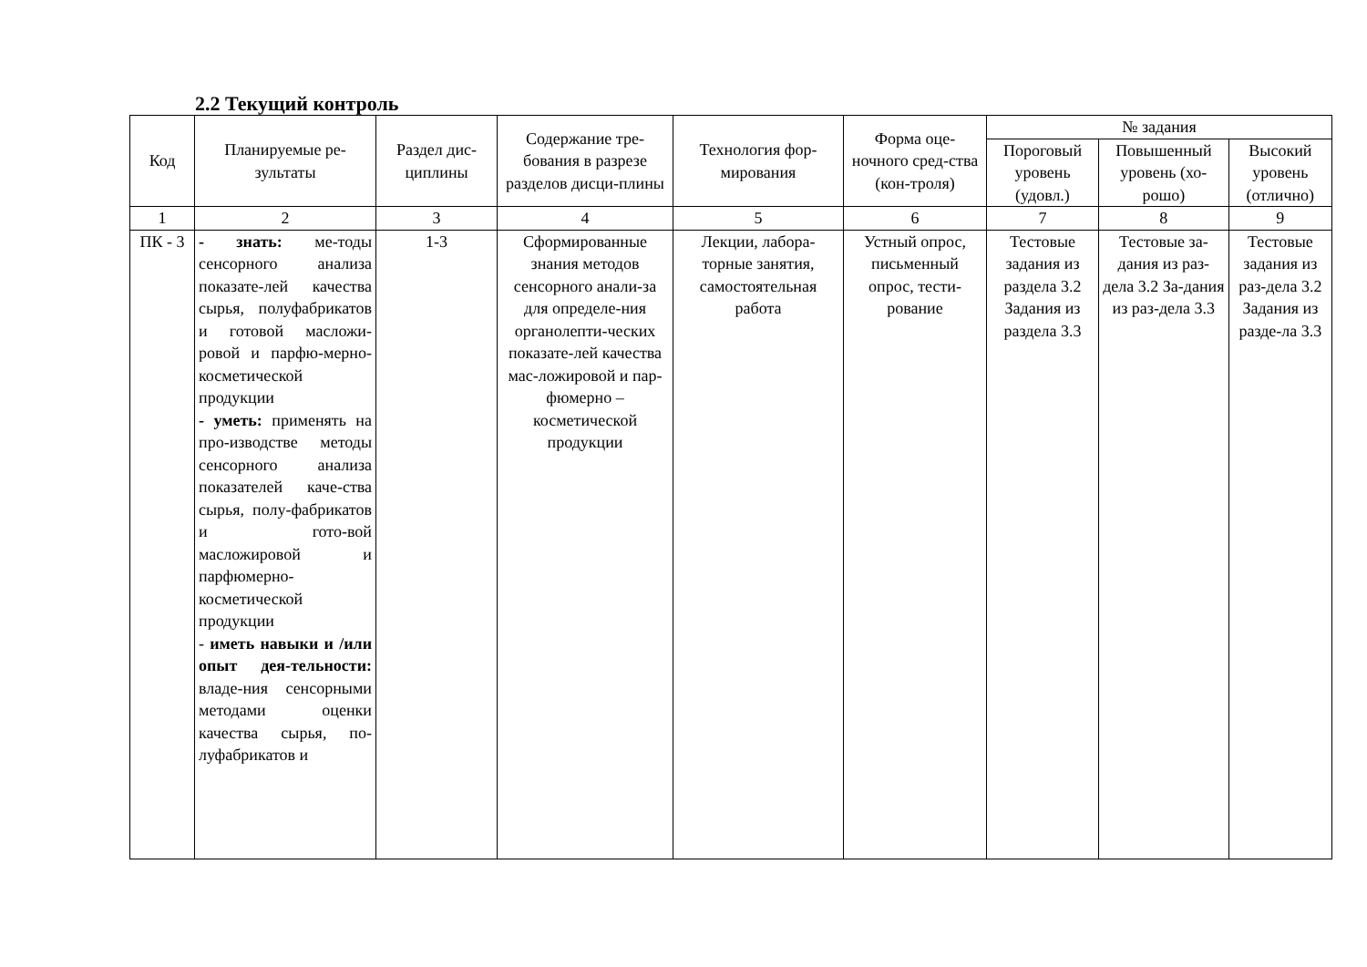2.2 Текущий контроль
| Код | Планируемые ре-зультаты | Раздел дис-циплины | Содержание тре-бования в разрезе разделов дисци-плины | Технология фор-мирования | Форма оце-ночного сред-ства (кон-троля) | № задания | | |
| --- | --- | --- | --- | --- | --- | --- | --- | --- |
| | | | | | | Пороговый уровень (удовл.) | Повышенный уровень (хо-рошо) | Высокий уровень (отлично) |
| 1 | 2 | 3 | 4 | 5 | 6 | 7 | 8 | 9 |
| ПК - 3 | - знать: ме-тоды сенсорного анализа показате-лей качества сырья, полуфабрикатов и готовой масложи-ровой и парфю-мерно-косметической продукции - уметь: применять на про-изводстве методы сенсорного анализа показателей каче-ства сырья, полу-фабрикатов и гото-вой масложировой и парфюмерно-косметической продукции - иметь навыки и /или опыт дея-тельности: владе-ния сенсорными методами оценки качества сырья, по-луфабрикатов и | 1-3 | Сформированные знания методов сенсорного анали-за для определе-ния органолепти-ческих показате-лей качества мас-ложировой и пар-фюмерно – косметической продукции | Лекции, лабора-торные занятия, самостоятельная работа | Устный опрос, письменный опрос, тести-рование | Тестовые задания из раздела 3.2 Задания из раздела 3.3 | Тестовые за-дания из раз-дела 3.2 За-дания из раз-дела 3.3 | Тестовые задания из раз-дела 3.2 Задания из разде-ла 3.3 |